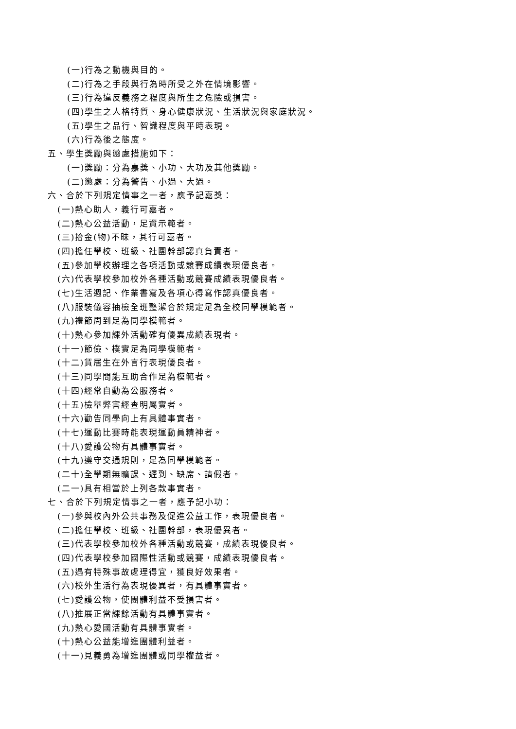(一)行為之動機與目的。
(二)行為之手段與行為時所受之外在情境影響。
(三)行為違反義務之程度與所生之危險或損害。
(四)學生之人格特質、身心健康狀況、生活狀況與家庭狀況。
(五)學生之品行、智識程度與平時表現。
(六)行為後之態度。
五、學生獎勵與懲處措施如下：
(一)獎勵：分為嘉獎、小功、大功及其他獎勵。
(二)懲處：分為警告、小過、大過。
六、合於下列規定情事之一者，應予記嘉獎：
(一)熱心助人，義行可嘉者。
(二)熱心公益活動，足資示範者。
(三)拾金(物)不昧，其行可嘉者。
(四)擔任學校、班級、社團幹部認真負責者。
(五)參加學校辦理之各項活動或競賽成績表現優良者。
(六)代表學校參加校外各種活動或競賽成績表現優良者。
(七)生活週記、作業書寫及各項心得寫作認真優良者。
(八)服裝儀容抽檢全班整潔合於規定足為全校同學模範者。
(九)禮節周到足為同學模範者。
(十)熱心參加課外活動確有優異成績表現者。
(十一)節儉、樸實足為同學模範者。
(十二)賃居生在外言行表現優良者。
(十三)同學間能互助合作足為模範者。
(十四)經常自動為公服務者。
(十五)檢舉弊害經查明屬實者。
(十六)勸告同學向上有具體事實者。
(十七)運動比賽時能表現運動員精神者。
(十八)愛護公物有具體事實者。
(十九)遵守交通規則，足為同學模範者。
(二十)全學期無曠課、遲到、缺席、請假者。
(二一)具有相當於上列各款事實者。
七、合於下列規定情事之一者，應予記小功：
(一)參與校內外公共事務及促進公益工作，表現優良者。
(二)擔任學校、班級、社團幹部，表現優異者。
(三)代表學校參加校外各種活動或競賽，成績表現優良者。
(四)代表學校參加國際性活動或競賽，成績表現優良者。
(五)遇有特殊事故處理得宜，獲良好效果者。
(六)校外生活行為表現優異者，有具體事實者。
(七)愛護公物，使團體利益不受損害者。
(八)推展正當課餘活動有具體事實者。
(九)熱心愛國活動有具體事實者。
(十)熱心公益能增進團體利益者。
(十一)見義勇為增進團體或同學權益者。